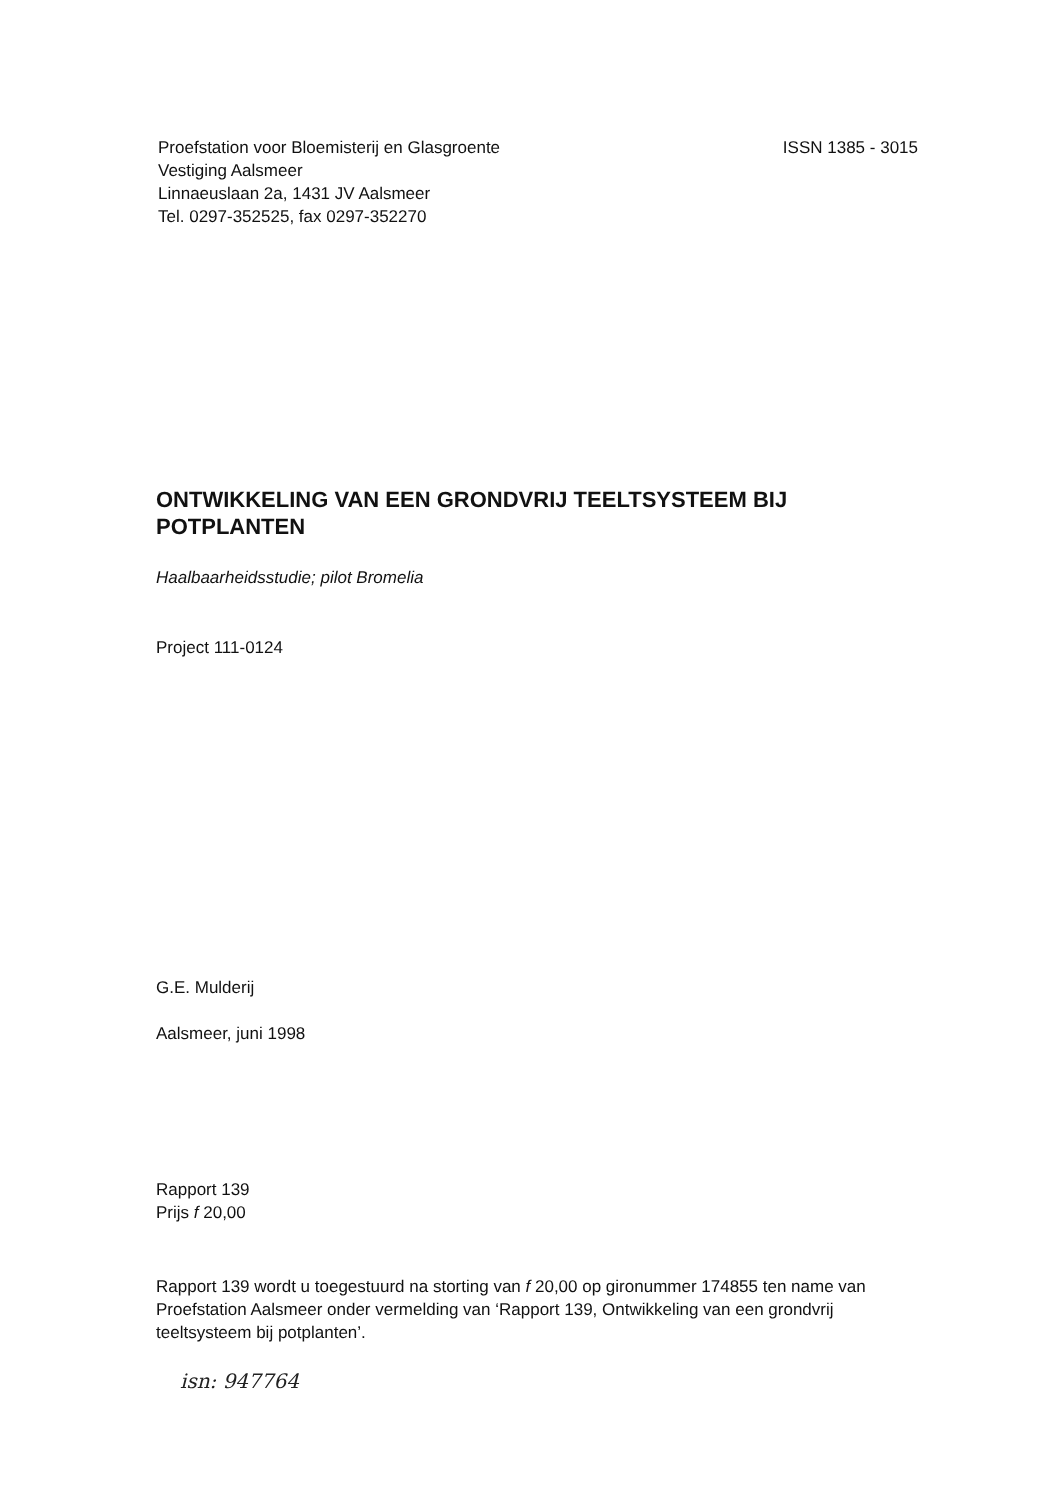Proefstation voor Bloemisterij en Glasgroente
Vestiging Aalsmeer
Linnaeuslaan 2a, 1431 JV Aalsmeer
Tel. 0297-352525, fax 0297-352270
ISSN 1385 - 3015
ONTWIKKELING VAN EEN GRONDVRIJ TEELTSYSTEEM BIJ POTPLANTEN
Haalbaarheidsstudie; pilot Bromelia
Project 111-0124
G.E. Mulderij
Aalsmeer, juni 1998
Rapport 139
Prijs f 20,00
Rapport 139 wordt u toegestuurd na storting van f 20,00 op gironummer 174855 ten name van Proefstation Aalsmeer onder vermelding van ‘Rapport 139, Ontwikkeling van een grondvrij teeltsysteem bij potplanten’.
isn: 947764